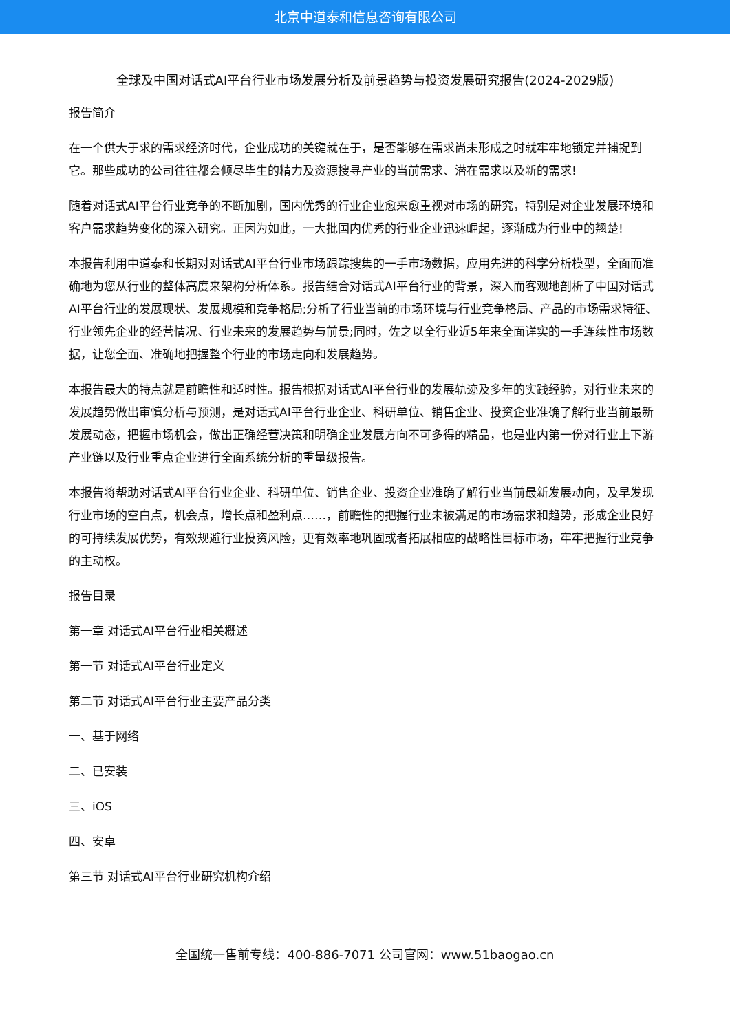北京中道泰和信息咨询有限公司
全球及中国对话式AI平台行业市场发展分析及前景趋势与投资发展研究报告(2024-2029版)
报告简介
在一个供大于求的需求经济时代，企业成功的关键就在于，是否能够在需求尚未形成之时就牢牢地锁定并捕捉到它。那些成功的公司往往都会倾尽毕生的精力及资源搜寻产业的当前需求、潜在需求以及新的需求!
随着对话式AI平台行业竞争的不断加剧，国内优秀的行业企业愈来愈重视对市场的研究，特别是对企业发展环境和客户需求趋势变化的深入研究。正因为如此，一大批国内优秀的行业企业迅速崛起，逐渐成为行业中的翘楚!
本报告利用中道泰和长期对对话式AI平台行业市场跟踪搜集的一手市场数据，应用先进的科学分析模型，全面而准确地为您从行业的整体高度来架构分析体系。报告结合对话式AI平台行业的背景，深入而客观地剖析了中国对话式AI平台行业的发展现状、发展规模和竞争格局;分析了行业当前的市场环境与行业竞争格局、产品的市场需求特征、行业领先企业的经营情况、行业未来的发展趋势与前景;同时，佐之以全行业近5年来全面详实的一手连续性市场数据，让您全面、准确地把握整个行业的市场走向和发展趋势。
本报告最大的特点就是前瞻性和适时性。报告根据对话式AI平台行业的发展轨迹及多年的实践经验，对行业未来的发展趋势做出审慎分析与预测，是对话式AI平台行业企业、科研单位、销售企业、投资企业准确了解行业当前最新发展动态，把握市场机会，做出正确经营决策和明确企业发展方向不可多得的精品，也是业内第一份对行业上下游产业链以及行业重点企业进行全面系统分析的重量级报告。
本报告将帮助对话式AI平台行业企业、科研单位、销售企业、投资企业准确了解行业当前最新发展动向，及早发现行业市场的空白点，机会点，增长点和盈利点……，前瞻性的把握行业未被满足的市场需求和趋势，形成企业良好的可持续发展优势，有效规避行业投资风险，更有效率地巩固或者拓展相应的战略性目标市场，牢牢把握行业竞争的主动权。
报告目录
第一章 对话式AI平台行业相关概述
第一节 对话式AI平台行业定义
第二节 对话式AI平台行业主要产品分类
一、基于网络
二、已安装
三、iOS
四、安卓
第三节 对话式AI平台行业研究机构介绍
全国统一售前专线：400-886-7071 公司官网：www.51baogao.cn